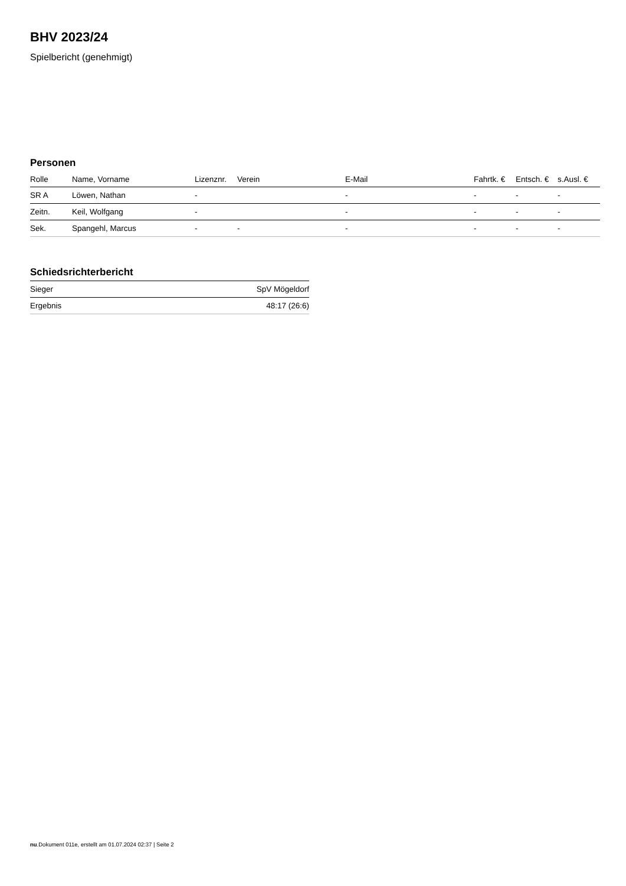BHV 2023/24
Spielbericht (genehmigt)
Personen
| Rolle | Name, Vorname | Lizenznr. | Verein | E-Mail | Fahrtk. € | Entsch. € | s.Ausl. € |
| --- | --- | --- | --- | --- | --- | --- | --- |
| SR A | Löwen, Nathan | - | | - | - | - | - |
| Zeitn. | Keil, Wolfgang | - | | - | - | - | - |
| Sek. | Spangehl, Marcus | - | - | - | - | - | - |
Schiedsrichterbericht
| Sieger | SpV Mögeldorf |
| Ergebnis | 48:17 (26:6) |
nu.Dokument 011e, erstellt am 01.07.2024 02:37 | Seite 2